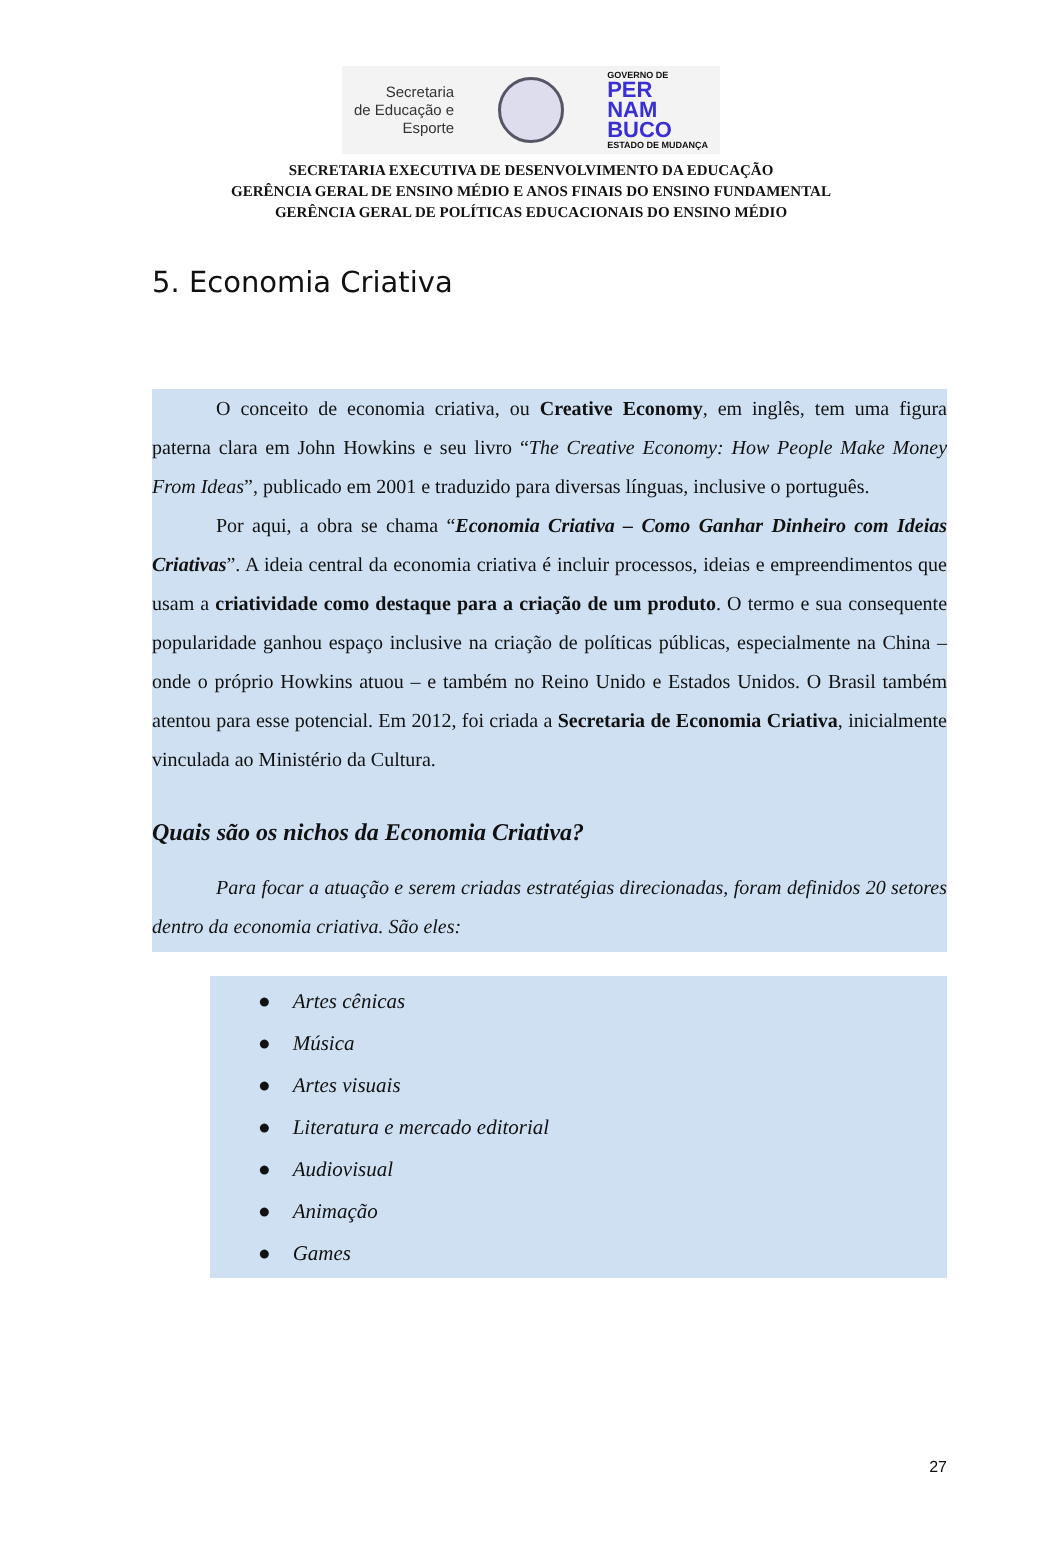Secretaria
de Educação e
Esporte
GOVERNO DE
PER
NAM
BUCO
ESTADO DE MUDANÇA
SECRETARIA EXECUTIVA DE DESENVOLVIMENTO DA EDUCAÇÃO
GERÊNCIA GERAL DE ENSINO MÉDIO E ANOS FINAIS DO ENSINO FUNDAMENTAL
GERÊNCIA GERAL DE POLÍTICAS EDUCACIONAIS DO ENSINO MÉDIO
5. Economia Criativa
O conceito de economia criativa, ou Creative Economy, em inglês, tem uma figura paterna clara em John Howkins e seu livro “The Creative Economy: How People Make Money From Ideas”, publicado em 2001 e traduzido para diversas línguas, inclusive o português.
Por aqui, a obra se chama “Economia Criativa – Como Ganhar Dinheiro com Ideias Criativas”. A ideia central da economia criativa é incluir processos, ideias e empreendimentos que usam a criatividade como destaque para a criação de um produto. O termo e sua consequente popularidade ganhou espaço inclusive na criação de políticas públicas, especialmente na China – onde o próprio Howkins atuou – e também no Reino Unido e Estados Unidos. O Brasil também atentou para esse potencial. Em 2012, foi criada a Secretaria de Economia Criativa, inicialmente vinculada ao Ministério da Cultura.
Quais são os nichos da Economia Criativa?
Para focar a atuação e serem criadas estratégias direcionadas, foram definidos 20 setores dentro da economia criativa. São eles:
● Artes cênicas
● Música
● Artes visuais
● Literatura e mercado editorial
● Audiovisual
● Animação
● Games
27